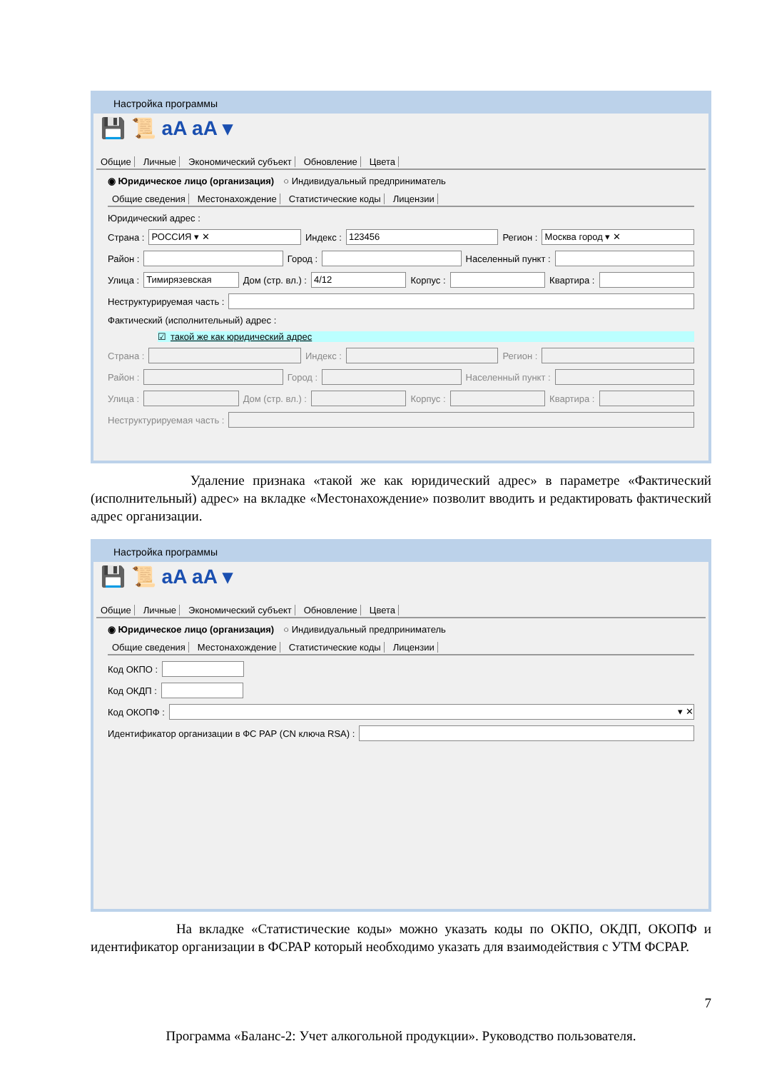Настройка программы
💾 📜 aA aA ▾
Общие Личные Экономический субъект Обновление Цвета
◉ Юридическое лицо (организация) ○ Индивидуальный предприниматель
Общие сведения Местонахождение Статистические коды Лицензии
Юридический адрес :
Страна :
РОССИЯ ▾ ✕
Индекс :
123456
Регион :
Москва город ▾ ✕
Район :
Город :
Населенный пункт :
Улица :
Тимирязевская
Дом (стр. вл.) :
4/12
Корпус :
Квартира :
Неструктурируемая часть :
Фактический (исполнительный) адрес :
☑ такой же как юридический адрес
Страна :
Индекс :
Регион :
Район :
Город :
Населенный пункт :
Улица :
Дом (стр. вл.) :
Корпус :
Квартира :
Неструктурируемая часть :
Удаление признака «такой же как юридический адрес» в параметре «Фактический (исполнительный) адрес» на вкладке «Местонахождение» позволит вводить и редактировать фактический адрес организации.
Настройка программы
💾 📜 aA aA ▾
Общие Личные Экономический субъект Обновление Цвета
◉ Юридическое лицо (организация) ○ Индивидуальный предприниматель
Общие сведения Местонахождение Статистические коды Лицензии
Код ОКПО :
Код ОКДП :
Код ОКОПФ :
▾ ✕
Идентификатор организации в ФС РАР (CN ключа RSA) :
На вкладке «Статистические коды» можно указать коды по ОКПО, ОКДП, ОКОПФ и идентификатор организации в ФСРАР который необходимо указать для взаимодействия с УТМ ФСРАР.
7
Программа «Баланс-2: Учет алкогольной продукции». Руководство пользователя.